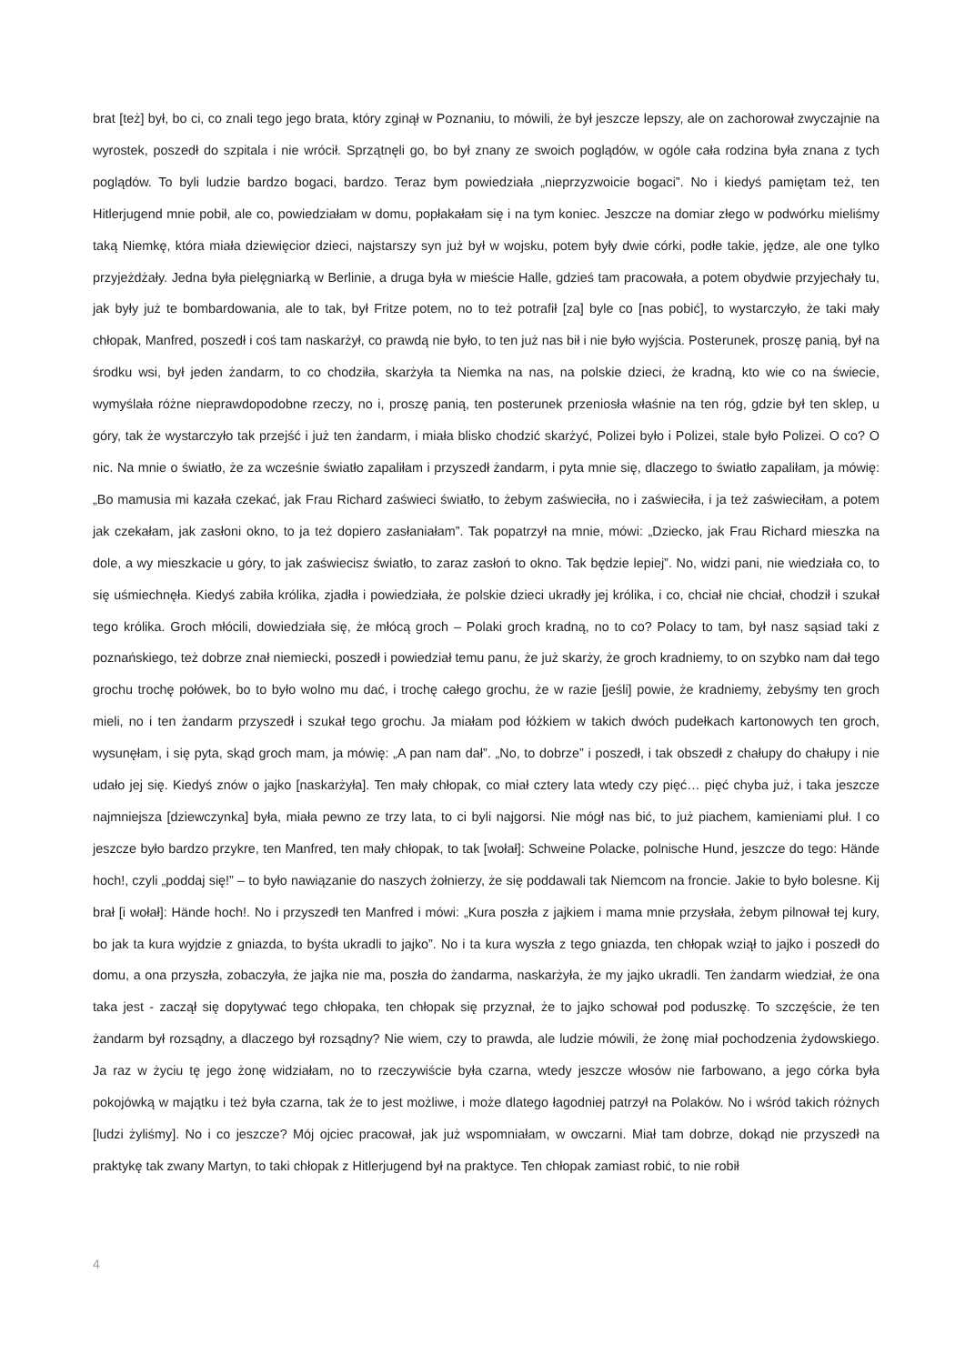brat [też] był, bo ci, co znali tego jego brata, który zginął w Poznaniu, to mówili, że był jeszcze lepszy, ale on zachorował zwyczajnie na wyrostek, poszedł do szpitala i nie wrócił. Sprzątnęli go, bo był znany ze swoich poglądów, w ogóle cała rodzina była znana z tych poglądów. To byli ludzie bardzo bogaci, bardzo. Teraz bym powiedziała „nieprzyzwoicie bogaci”. No i kiedyś pamiętam też, ten Hitlerjugend mnie pobił, ale co, powiedziałam w domu, popłakałam się i na tym koniec. Jeszcze na domiar złego w podwórku mieliśmy taką Niemkę, która miała dziewięcior dzieci, najstarszy syn już był w wojsku, potem były dwie córki, podłe takie, jędze, ale one tylko przyjeżdżały. Jedna była pielęgniarką w Berlinie, a druga była w mieście Halle, gdzieś tam pracowała, a potem obydwie przyjechały tu, jak były już te bombardowania, ale to tak, był Fritze potem, no to też potrafił [za] byle co [nas pobić], to wystarczyło, że taki mały chłopak, Manfred, poszedł i coś tam naskarżył, co prawdą nie było, to ten już nas bił i nie było wyjścia. Posterunek, proszę panią, był na środku wsi, był jeden żandarm, to co chodziła, skarżyła ta Niemka na nas, na polskie dzieci, że kradną, kto wie co na świecie, wymyślała różne nieprawdopodobne rzeczy, no i, proszę panią, ten posterunek przeniosła właśnie na ten róg, gdzie był ten sklep, u góry, tak że wystarczyło tak przejść i już ten żandarm, i miała blisko chodzić skarżyć, Polizei było i Polizei, stale było Polizei. O co? O nic. Na mnie o światło, że za wcześnie światło zapaliłam i przyszedł żandarm, i pyta mnie się, dlaczego to światło zapaliłam, ja mówię: „Bo mamusia mi kazała czekać, jak Frau Richard zaświeci światło, to żebym zaświeciła, no i zaświeciła, i ja też zaświeciłam, a potem jak czekałam, jak zasłoni okno, to ja też dopiero zasłaniałam”. Tak popatrzył na mnie, mówi: „Dziecko, jak Frau Richard mieszka na dole, a wy mieszkacie u góry, to jak zaświecisz światło, to zaraz zasłoń to okno. Tak będzie lepiej”. No, widzi pani, nie wiedziała co, to się uśmiechnęła. Kiedyś zabiła królika, zjadła i powiedziała, że polskie dzieci ukradły jej królika, i co, chciał nie chciał, chodził i szukał tego królika. Groch młócili, dowiedziała się, że młócą groch – Polaki groch kradną, no to co? Polacy to tam, był nasz sąsiad taki z poznańskiego, też dobrze znał niemiecki, poszedł i powiedział temu panu, że już skarży, że groch kradniemy, to on szybko nam dał tego grochu trochę połówek, bo to było wolno mu dać, i trochę całego grochu, że w razie [jeśli] powie, że kradniemy, żebyśmy ten groch mieli, no i ten żandarm przyszedł i szukał tego grochu. Ja miałam pod łóżkiem w takich dwóch pudełkach kartonowych ten groch, wysunęłam, i się pyta, skąd groch mam, ja mówię: „A pan nam dał”. „No, to dobrze” i poszedł, i tak obszedł z chałupy do chałupy i nie udało jej się. Kiedyś znów o jajko [naskarżyła]. Ten mały chłopak, co miał cztery lata wtedy czy pięć… pięć chyba już, i taka jeszcze najmniejsza [dziewczynka] była, miała pewno ze trzy lata, to ci byli najgorsi. Nie mógł nas bić, to już piachem, kamieniami pluł. I co jeszcze było bardzo przykre, ten Manfred, ten mały chłopak, to tak [wołał]: Schweine Polacke, polnische Hund, jeszcze do tego: Hände hoch!, czyli „poddaj się!” – to było nawiązanie do naszych żołnierzy, że się poddawali tak Niemcom na froncie. Jakie to było bolesne. Kij brał [i wołał]: Hände hoch!. No i przyszedł ten Manfred i mówi: „Kura poszła z jajkiem i mama mnie przysłała, żebym pilnował tej kury, bo jak ta kura wyjdzie z gniazda, to byśta ukradli to jajko”. No i ta kura wyszła z tego gniazda, ten chłopak wziął to jajko i poszedł do domu, a ona przyszła, zobaczyła, że jajka nie ma, poszła do żandarma, naskarżyła, że my jajko ukradli. Ten żandarm wiedział, że ona taka jest - zaczął się dopytywać tego chłopaka, ten chłopak się przyznał, że to jajko schował pod poduszkę. To szczęście, że ten żandarm był rozsądny, a dlaczego był rozsądny? Nie wiem, czy to prawda, ale ludzie mówili, że żonę miał pochodzenia żydowskiego. Ja raz w życiu tę jego żonę widziałam, no to rzeczywiście była czarna, wtedy jeszcze włosów nie farbowano, a jego córka była pokojówką w majątku i też była czarna, tak że to jest możliwe, i może dlatego łagodniej patrzył na Polaków. No i wśród takich różnych [ludzi żyliśmy]. No i co jeszcze? Mój ojciec pracował, jak już wspomniałam, w owczarni. Miał tam dobrze, dokąd nie przyszedł na praktykę tak zwany Martyn, to taki chłopak z Hitlerjugend był na praktyce. Ten chłopak zamiast robić, to nie robił
4